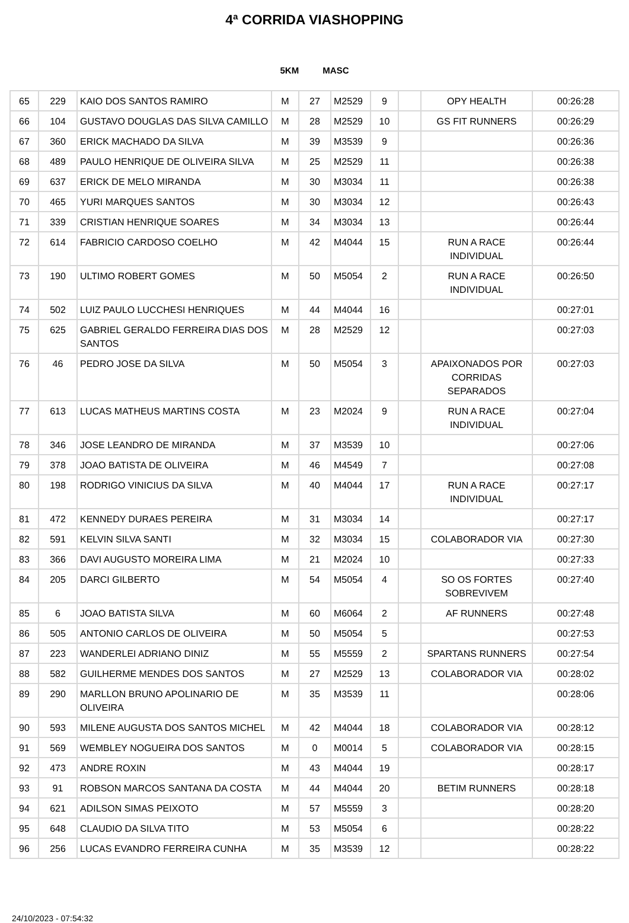4ª CORRIDA VIASHOPPING
5KM MASC
| 65 | 229 | KAIO DOS SANTOS RAMIRO | M | 27 | M2529 | 9 | | OPY HEALTH | 00:26:28 |
| 66 | 104 | GUSTAVO DOUGLAS DAS SILVA CAMILLO | M | 28 | M2529 | 10 | | GS FIT RUNNERS | 00:26:29 |
| 67 | 360 | ERICK MACHADO DA SILVA | M | 39 | M3539 | 9 | | | 00:26:36 |
| 68 | 489 | PAULO HENRIQUE DE OLIVEIRA SILVA | M | 25 | M2529 | 11 | | | 00:26:38 |
| 69 | 637 | ERICK DE MELO MIRANDA | M | 30 | M3034 | 11 | | | 00:26:38 |
| 70 | 465 | YURI MARQUES SANTOS | M | 30 | M3034 | 12 | | | 00:26:43 |
| 71 | 339 | CRISTIAN HENRIQUE SOARES | M | 34 | M3034 | 13 | | | 00:26:44 |
| 72 | 614 | FABRICIO CARDOSO COELHO | M | 42 | M4044 | 15 | | RUN A RACE INDIVIDUAL | 00:26:44 |
| 73 | 190 | ULTIMO ROBERT GOMES | M | 50 | M5054 | 2 | | RUN A RACE INDIVIDUAL | 00:26:50 |
| 74 | 502 | LUIZ PAULO LUCCHESI HENRIQUES | M | 44 | M4044 | 16 | | | 00:27:01 |
| 75 | 625 | GABRIEL GERALDO FERREIRA DIAS DOS SANTOS | M | 28 | M2529 | 12 | | | 00:27:03 |
| 76 | 46 | PEDRO JOSE DA SILVA | M | 50 | M5054 | 3 | | APAIXONADOS POR CORRIDAS SEPARADOS | 00:27:03 |
| 77 | 613 | LUCAS MATHEUS MARTINS COSTA | M | 23 | M2024 | 9 | | RUN A RACE INDIVIDUAL | 00:27:04 |
| 78 | 346 | JOSE LEANDRO DE MIRANDA | M | 37 | M3539 | 10 | | | 00:27:06 |
| 79 | 378 | JOAO BATISTA DE OLIVEIRA | M | 46 | M4549 | 7 | | | 00:27:08 |
| 80 | 198 | RODRIGO VINICIUS DA SILVA | M | 40 | M4044 | 17 | | RUN A RACE INDIVIDUAL | 00:27:17 |
| 81 | 472 | KENNEDY DURAES PEREIRA | M | 31 | M3034 | 14 | | | 00:27:17 |
| 82 | 591 | KELVIN SILVA SANTI | M | 32 | M3034 | 15 | | COLABORADOR VIA | 00:27:30 |
| 83 | 366 | DAVI AUGUSTO MOREIRA LIMA | M | 21 | M2024 | 10 | | | 00:27:33 |
| 84 | 205 | DARCI GILBERTO | M | 54 | M5054 | 4 | | SO OS FORTES SOBREVIVEM | 00:27:40 |
| 85 | 6 | JOAO BATISTA SILVA | M | 60 | M6064 | 2 | | AF RUNNERS | 00:27:48 |
| 86 | 505 | ANTONIO CARLOS DE OLIVEIRA | M | 50 | M5054 | 5 | | | 00:27:53 |
| 87 | 223 | WANDERLEI ADRIANO DINIZ | M | 55 | M5559 | 2 | | SPARTANS RUNNERS | 00:27:54 |
| 88 | 582 | GUILHERME MENDES DOS SANTOS | M | 27 | M2529 | 13 | | COLABORADOR VIA | 00:28:02 |
| 89 | 290 | MARLLON BRUNO APOLINARIO DE OLIVEIRA | M | 35 | M3539 | 11 | | | 00:28:06 |
| 90 | 593 | MILENE AUGUSTA DOS SANTOS MICHEL | M | 42 | M4044 | 18 | | COLABORADOR VIA | 00:28:12 |
| 91 | 569 | WEMBLEY NOGUEIRA DOS SANTOS | M | 0 | M0014 | 5 | | COLABORADOR VIA | 00:28:15 |
| 92 | 473 | ANDRE ROXIN | M | 43 | M4044 | 19 | | | 00:28:17 |
| 93 | 91 | ROBSON MARCOS SANTANA DA COSTA | M | 44 | M4044 | 20 | | BETIM RUNNERS | 00:28:18 |
| 94 | 621 | ADILSON SIMAS PEIXOTO | M | 57 | M5559 | 3 | | | 00:28:20 |
| 95 | 648 | CLAUDIO DA SILVA TITO | M | 53 | M5054 | 6 | | | 00:28:22 |
| 96 | 256 | LUCAS EVANDRO FERREIRA CUNHA | M | 35 | M3539 | 12 | | | 00:28:22 |
24/10/2023 - 07:54:32